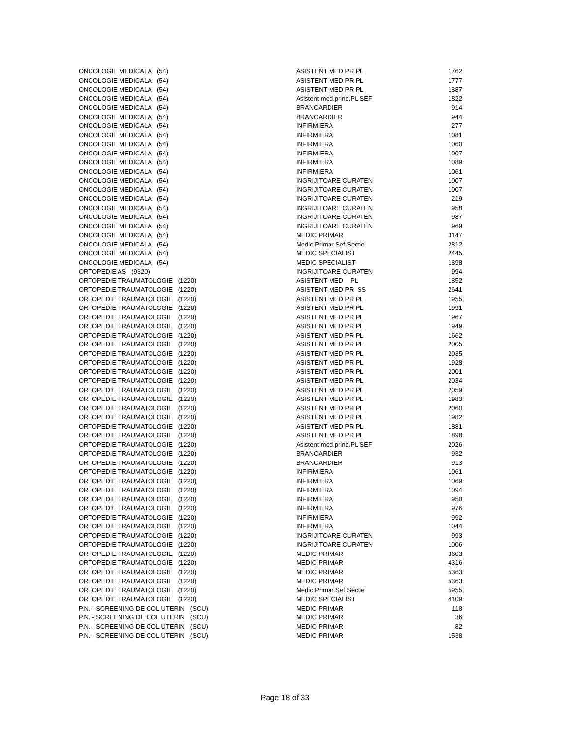| ONCOLOGIE MEDICALA (54) | ASISTENT MED PR PL | 1762 |
| ONCOLOGIE MEDICALA (54) | ASISTENT MED PR PL | 1777 |
| ONCOLOGIE MEDICALA (54) | ASISTENT MED PR PL | 1887 |
| ONCOLOGIE MEDICALA (54) | Asistent med.princ.PL SEF | 1822 |
| ONCOLOGIE MEDICALA (54) | BRANCARDIER | 914 |
| ONCOLOGIE MEDICALA (54) | BRANCARDIER | 944 |
| ONCOLOGIE MEDICALA (54) | INFIRMIERA | 277 |
| ONCOLOGIE MEDICALA (54) | INFIRMIERA | 1081 |
| ONCOLOGIE MEDICALA (54) | INFIRMIERA | 1060 |
| ONCOLOGIE MEDICALA (54) | INFIRMIERA | 1007 |
| ONCOLOGIE MEDICALA (54) | INFIRMIERA | 1089 |
| ONCOLOGIE MEDICALA (54) | INFIRMIERA | 1061 |
| ONCOLOGIE MEDICALA (54) | INGRIJITOARE CURATEN | 1007 |
| ONCOLOGIE MEDICALA (54) | INGRIJITOARE CURATEN | 1007 |
| ONCOLOGIE MEDICALA (54) | INGRIJITOARE CURATEN | 219 |
| ONCOLOGIE MEDICALA (54) | INGRIJITOARE CURATEN | 958 |
| ONCOLOGIE MEDICALA (54) | INGRIJITOARE CURATEN | 987 |
| ONCOLOGIE MEDICALA (54) | INGRIJITOARE CURATEN | 969 |
| ONCOLOGIE MEDICALA (54) | MEDIC PRIMAR | 3147 |
| ONCOLOGIE MEDICALA (54) | Medic Primar Sef Sectie | 2812 |
| ONCOLOGIE MEDICALA (54) | MEDIC SPECIALIST | 2445 |
| ONCOLOGIE MEDICALA (54) | MEDIC SPECIALIST | 1898 |
| ORTOPEDIE AS (9320) | INGRIJITOARE CURATEN | 994 |
| ORTOPEDIE TRAUMATOLOGIE (1220) | ASISTENT MED PL | 1852 |
| ORTOPEDIE TRAUMATOLOGIE (1220) | ASISTENT MED PR SS | 2641 |
| ORTOPEDIE TRAUMATOLOGIE (1220) | ASISTENT MED PR PL | 1955 |
| ORTOPEDIE TRAUMATOLOGIE (1220) | ASISTENT MED PR PL | 1991 |
| ORTOPEDIE TRAUMATOLOGIE (1220) | ASISTENT MED PR PL | 1967 |
| ORTOPEDIE TRAUMATOLOGIE (1220) | ASISTENT MED PR PL | 1949 |
| ORTOPEDIE TRAUMATOLOGIE (1220) | ASISTENT MED PR PL | 1662 |
| ORTOPEDIE TRAUMATOLOGIE (1220) | ASISTENT MED PR PL | 2005 |
| ORTOPEDIE TRAUMATOLOGIE (1220) | ASISTENT MED PR PL | 2035 |
| ORTOPEDIE TRAUMATOLOGIE (1220) | ASISTENT MED PR PL | 1928 |
| ORTOPEDIE TRAUMATOLOGIE (1220) | ASISTENT MED PR PL | 2001 |
| ORTOPEDIE TRAUMATOLOGIE (1220) | ASISTENT MED PR PL | 2034 |
| ORTOPEDIE TRAUMATOLOGIE (1220) | ASISTENT MED PR PL | 2059 |
| ORTOPEDIE TRAUMATOLOGIE (1220) | ASISTENT MED PR PL | 1983 |
| ORTOPEDIE TRAUMATOLOGIE (1220) | ASISTENT MED PR PL | 2060 |
| ORTOPEDIE TRAUMATOLOGIE (1220) | ASISTENT MED PR PL | 1982 |
| ORTOPEDIE TRAUMATOLOGIE (1220) | ASISTENT MED PR PL | 1881 |
| ORTOPEDIE TRAUMATOLOGIE (1220) | ASISTENT MED PR PL | 1898 |
| ORTOPEDIE TRAUMATOLOGIE (1220) | Asistent med.princ.PL SEF | 2026 |
| ORTOPEDIE TRAUMATOLOGIE (1220) | BRANCARDIER | 932 |
| ORTOPEDIE TRAUMATOLOGIE (1220) | BRANCARDIER | 913 |
| ORTOPEDIE TRAUMATOLOGIE (1220) | INFIRMIERA | 1061 |
| ORTOPEDIE TRAUMATOLOGIE (1220) | INFIRMIERA | 1069 |
| ORTOPEDIE TRAUMATOLOGIE (1220) | INFIRMIERA | 1094 |
| ORTOPEDIE TRAUMATOLOGIE (1220) | INFIRMIERA | 950 |
| ORTOPEDIE TRAUMATOLOGIE (1220) | INFIRMIERA | 976 |
| ORTOPEDIE TRAUMATOLOGIE (1220) | INFIRMIERA | 992 |
| ORTOPEDIE TRAUMATOLOGIE (1220) | INFIRMIERA | 1044 |
| ORTOPEDIE TRAUMATOLOGIE (1220) | INGRIJITOARE CURATEN | 993 |
| ORTOPEDIE TRAUMATOLOGIE (1220) | INGRIJITOARE CURATEN | 1006 |
| ORTOPEDIE TRAUMATOLOGIE (1220) | MEDIC PRIMAR | 3603 |
| ORTOPEDIE TRAUMATOLOGIE (1220) | MEDIC PRIMAR | 4316 |
| ORTOPEDIE TRAUMATOLOGIE (1220) | MEDIC PRIMAR | 5363 |
| ORTOPEDIE TRAUMATOLOGIE (1220) | MEDIC PRIMAR | 5363 |
| ORTOPEDIE TRAUMATOLOGIE (1220) | Medic Primar Sef Sectie | 5955 |
| ORTOPEDIE TRAUMATOLOGIE (1220) | MEDIC SPECIALIST | 4109 |
| P.N. - SCREENING DE COL UTERIN (SCU) | MEDIC PRIMAR | 118 |
| P.N. - SCREENING DE COL UTERIN (SCU) | MEDIC PRIMAR | 36 |
| P.N. - SCREENING DE COL UTERIN (SCU) | MEDIC PRIMAR | 82 |
| P.N. - SCREENING DE COL UTERIN (SCU) | MEDIC PRIMAR | 1538 |
Page 18 of 33